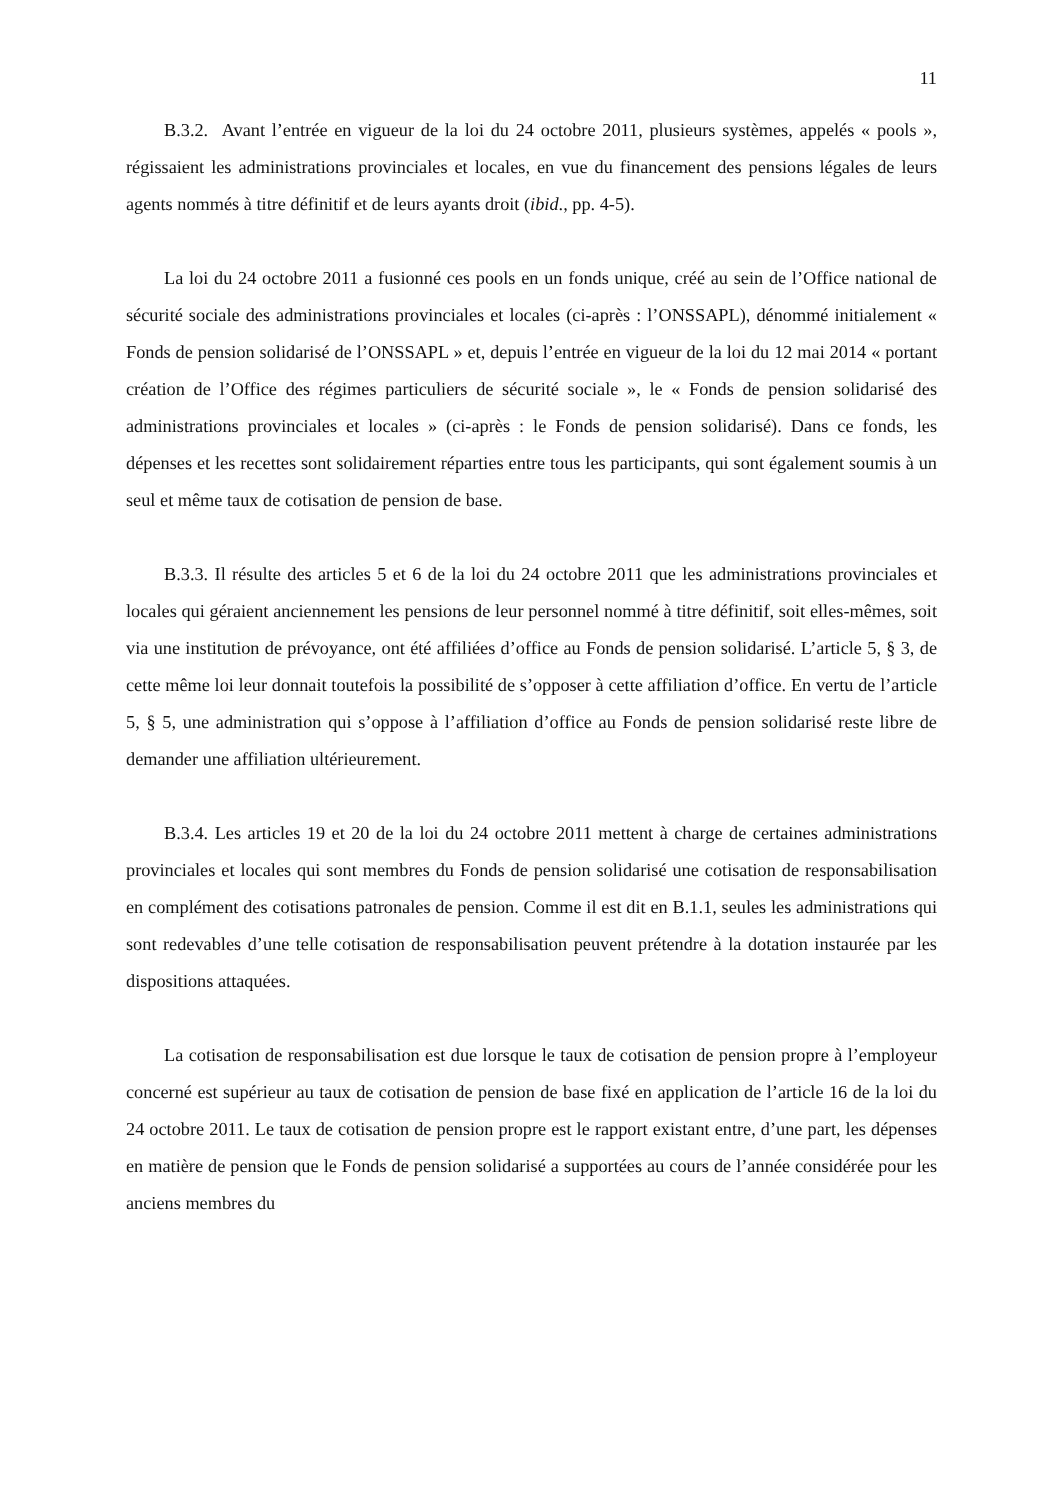11
B.3.2. Avant l’entrée en vigueur de la loi du 24 octobre 2011, plusieurs systèmes, appelés « pools », régissaient les administrations provinciales et locales, en vue du financement des pensions légales de leurs agents nommés à titre définitif et de leurs ayants droit (ibid., pp. 4-5).
La loi du 24 octobre 2011 a fusionné ces pools en un fonds unique, créé au sein de l’Office national de sécurité sociale des administrations provinciales et locales (ci-après : l’ONSSAPL), dénommé initialement « Fonds de pension solidarisé de l’ONSSAPL » et, depuis l’entrée en vigueur de la loi du 12 mai 2014 « portant création de l’Office des régimes particuliers de sécurité sociale », le « Fonds de pension solidarisé des administrations provinciales et locales » (ci-après : le Fonds de pension solidarisé). Dans ce fonds, les dépenses et les recettes sont solidairement réparties entre tous les participants, qui sont également soumis à un seul et même taux de cotisation de pension de base.
B.3.3. Il résulte des articles 5 et 6 de la loi du 24 octobre 2011 que les administrations provinciales et locales qui géraient anciennement les pensions de leur personnel nommé à titre définitif, soit elles-mêmes, soit via une institution de prévoyance, ont été affiliées d’office au Fonds de pension solidarisé. L’article 5, § 3, de cette même loi leur donnait toutefois la possibilité de s’opposer à cette affiliation d’office. En vertu de l’article 5, § 5, une administration qui s’oppose à l’affiliation d’office au Fonds de pension solidarisé reste libre de demander une affiliation ultérieurement.
B.3.4. Les articles 19 et 20 de la loi du 24 octobre 2011 mettent à charge de certaines administrations provinciales et locales qui sont membres du Fonds de pension solidarisé une cotisation de responsabilisation en complément des cotisations patronales de pension. Comme il est dit en B.1.1, seules les administrations qui sont redevables d’une telle cotisation de responsabilisation peuvent prétendre à la dotation instaurée par les dispositions attaquées.
La cotisation de responsabilisation est due lorsque le taux de cotisation de pension propre à l’employeur concerné est supérieur au taux de cotisation de pension de base fixé en application de l’article 16 de la loi du 24 octobre 2011. Le taux de cotisation de pension propre est le rapport existant entre, d’une part, les dépenses en matière de pension que le Fonds de pension solidarisé a supportées au cours de l’année considérée pour les anciens membres du